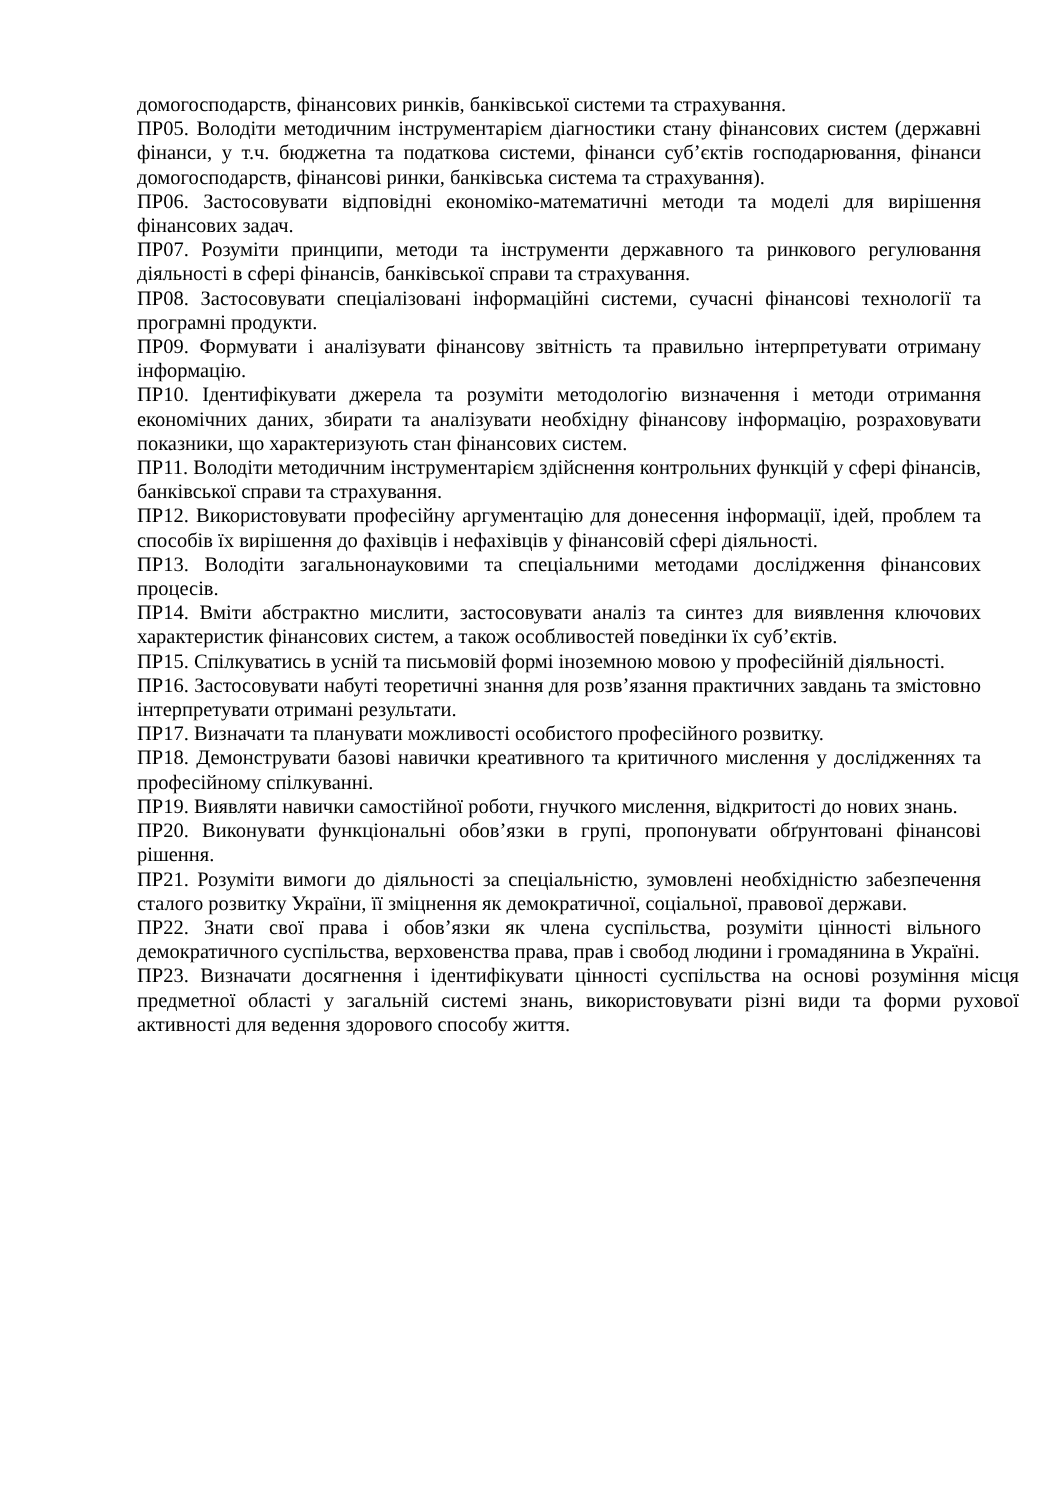домогосподарств, фінансових ринків, банківської системи та страхування.
ПР05. Володіти методичним інструментарієм діагностики стану фінансових систем (державні фінанси, у т.ч. бюджетна та податкова системи, фінанси суб’єктів господарювання, фінанси домогосподарств, фінансові ринки, банківська система та страхування).
ПР06. Застосовувати відповідні економіко-математичні методи та моделі для вирішення фінансових задач.
ПР07. Розуміти принципи, методи та інструменти державного та ринкового регулювання діяльності в сфері фінансів, банківської справи та страхування.
ПР08. Застосовувати спеціалізовані інформаційні системи, сучасні фінансові технології та програмні продукти.
ПР09. Формувати і аналізувати фінансову звітність та правильно інтерпретувати отриману інформацію.
ПР10. Ідентифікувати джерела та розуміти методологію визначення і методи отримання економічних даних, збирати та аналізувати необхідну фінансову інформацію, розраховувати показники, що характеризують стан фінансових систем.
ПР11. Володіти методичним інструментарієм здійснення контрольних функцій у сфері фінансів, банківської справи та страхування.
ПР12. Використовувати професійну аргументацію для донесення інформації, ідей, проблем та способів їх вирішення до фахівців і нефахівців у фінансовій сфері діяльності.
ПР13. Володіти загальнонауковими та спеціальними методами дослідження фінансових процесів.
ПР14. Вміти абстрактно мислити, застосовувати аналіз та синтез для виявлення ключових характеристик фінансових систем, а також особливостей поведінки їх суб’єктів.
ПР15. Спілкуватись в усній та письмовій формі іноземною мовою у професійній діяльності.
ПР16. Застосовувати набуті теоретичні знання для розв’язання практичних завдань та змістовно інтерпретувати отримані результати.
ПР17. Визначати та планувати можливості особистого професійного розвитку.
ПР18. Демонструвати базові навички креативного та критичного мислення у дослідженнях та професійному спілкуванні.
ПР19. Виявляти навички самостійної роботи, гнучкого мислення, відкритості до нових знань.
ПР20. Виконувати функціональні обов’язки в групі, пропонувати обґрунтовані фінансові рішення.
ПР21. Розуміти вимоги до діяльності за спеціальністю, зумовлені необхідністю забезпечення сталого розвитку України, її зміцнення як демократичної, соціальної, правової держави.
ПР22. Знати свої права і обов’язки як члена суспільства, розуміти цінності вільного демократичного суспільства, верховенства права, прав і свобод людини і громадянина в Україні.
ПР23. Визначати досягнення і ідентифікувати цінності суспільства на основі розуміння місця предметної області у загальній системі знань, використовувати різні види та форми рухової активності для ведення здорового способу життя.